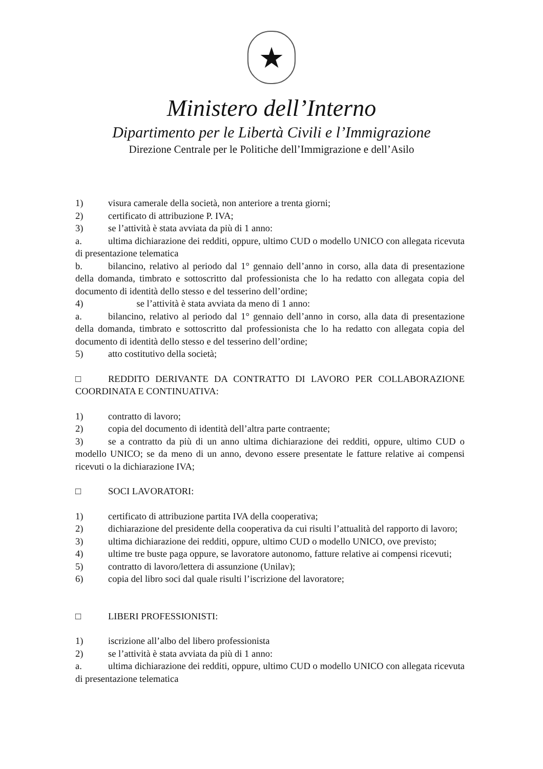★
Ministero dell’Interno
Dipartimento per le Libertà Civili e l’Immigrazione
Direzione Centrale per le Politiche dell’Immigrazione e dell’Asilo
1) visura camerale della società, non anteriore a trenta giorni;
2) certificato di attribuzione P. IVA;
3) se l’attività è stata avviata da più di 1 anno:
a. ultima dichiarazione dei redditi, oppure, ultimo CUD o modello UNICO con allegata ricevuta di presentazione telematica
b. bilancino, relativo al periodo dal 1° gennaio dell’anno in corso, alla data di presentazione della domanda, timbrato e sottoscritto dal professionista che lo ha redatto con allegata copia del documento di identità dello stesso e del tesserino dell’ordine;
4) se l’attività è stata avviata da meno di 1 anno:
a. bilancino, relativo al periodo dal 1° gennaio dell’anno in corso, alla data di presentazione della domanda, timbrato e sottoscritto dal professionista che lo ha redatto con allegata copia del documento di identità dello stesso e del tesserino dell’ordine;
5) atto costitutivo della società;
□ REDDITO DERIVANTE DA CONTRATTO DI LAVORO PER COLLABORAZIONE COORDINATA E CONTINUATIVA:
1) contratto di lavoro;
2) copia del documento di identità dell’altra parte contraente;
3) se a contratto da più di un anno ultima dichiarazione dei redditi, oppure, ultimo CUD o modello UNICO; se da meno di un anno, devono essere presentate le fatture relative ai compensi ricevuti o la dichiarazione IVA;
□ SOCI LAVORATORI:
1) certificato di attribuzione partita IVA della cooperativa;
2) dichiarazione del presidente della cooperativa da cui risulti l’attualità del rapporto di lavoro;
3) ultima dichiarazione dei redditi, oppure, ultimo CUD o modello UNICO, ove previsto;
4) ultime tre buste paga oppure, se lavoratore autonomo, fatture relative ai compensi ricevuti;
5) contratto di lavoro/lettera di assunzione (Unilav);
6) copia del libro soci dal quale risulti l’iscrizione del lavoratore;
□ LIBERI PROFESSIONISTI:
1) iscrizione all’albo del libero professionista
2) se l’attività è stata avviata da più di 1 anno:
a. ultima dichiarazione dei redditi, oppure, ultimo CUD o modello UNICO con allegata ricevuta di presentazione telematica